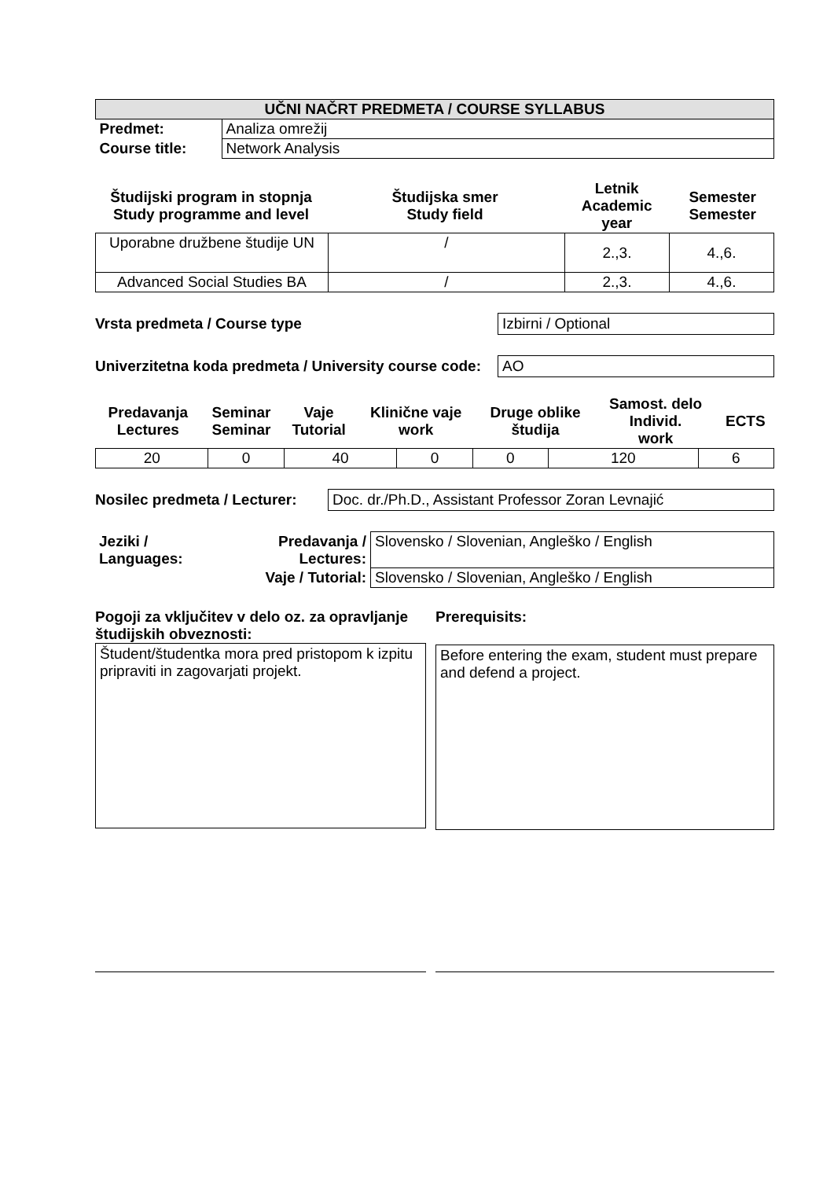| UČNI NAČRT PREDMETA / COURSE SYLLABUS | |
| Predmet: | Analiza omrežij |
| Course title: | Network Analysis |
| Študijski program in stopnja Study programme and level | Študijska smer Study field | Letnik Academic year | Semester Semester |
| --- | --- | --- | --- |
| Uporabne družbene študije UN | / | 2.,3. | 4.,6. |
| Advanced Social Studies BA | / | 2.,3. | 4.,6. |
Vrsta predmeta / Course type Izbirni / Optional
Univerzitetna koda predmeta / University course code:
AO
| Predavanja Lectures | Seminar Seminar | Vaje Tutorial | Klinične vaje work | Druge oblike študija | Samost. delo Individ. work | ECTS |
| --- | --- | --- | --- | --- | --- | --- |
| 20 | 0 | 40 | 0 | 0 | 120 | 6 |
Nosilec predmeta / Lecturer:
Doc. dr./Ph.D., Assistant Professor Zoran Levnajić
| Jeziki / Languages: | Predavanja / Lectures: | Slovensko / Slovenian, Angleško / English |
| | Vaje / Tutorial: | Slovensko / Slovenian, Angleško / English |
Pogoji za vključitev v delo oz. za opravljanje študijskih obveznosti:
Študent/študentka mora pred pristopom k izpitu pripraviti in zagovarjati projekt.
Prerequisits:
Before entering the exam, student must prepare and defend a project.